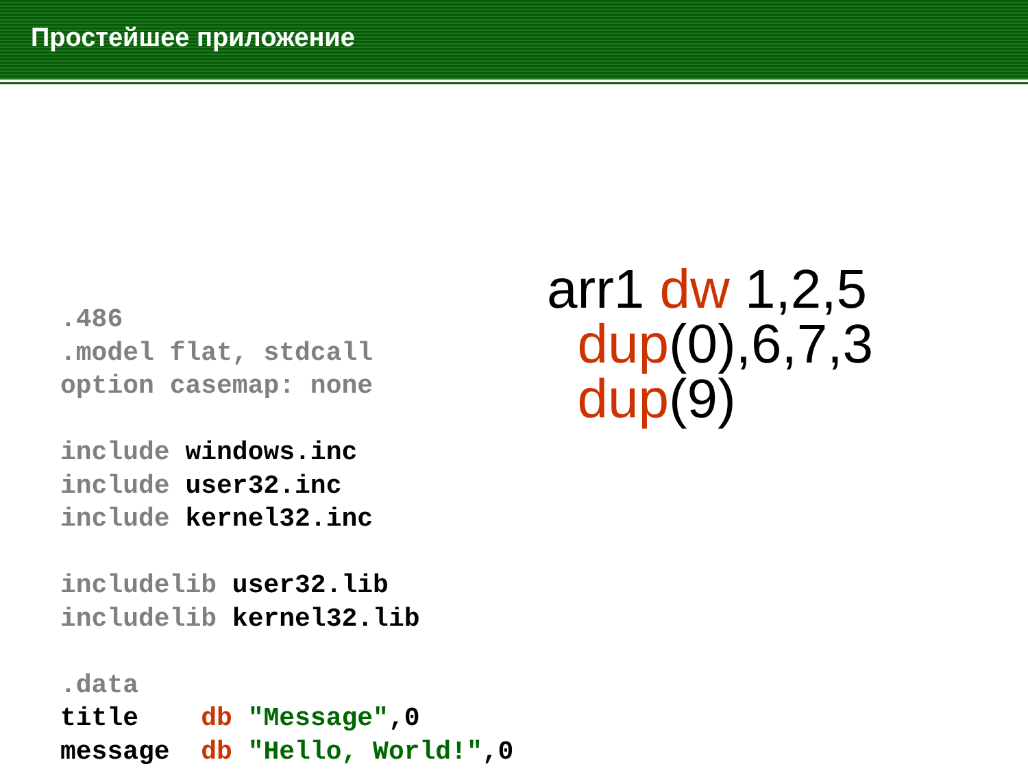Простейшее приложение
.486
.model flat, stdcall
option casemap: none

include windows.inc
include user32.inc
include kernel32.inc

includelib user32.lib
includelib kernel32.lib

.data
title    db "Message",0
message  db "Hello, World!",0
arr1 dw 1,2,5
dup(0),6,7,3
dup(9)